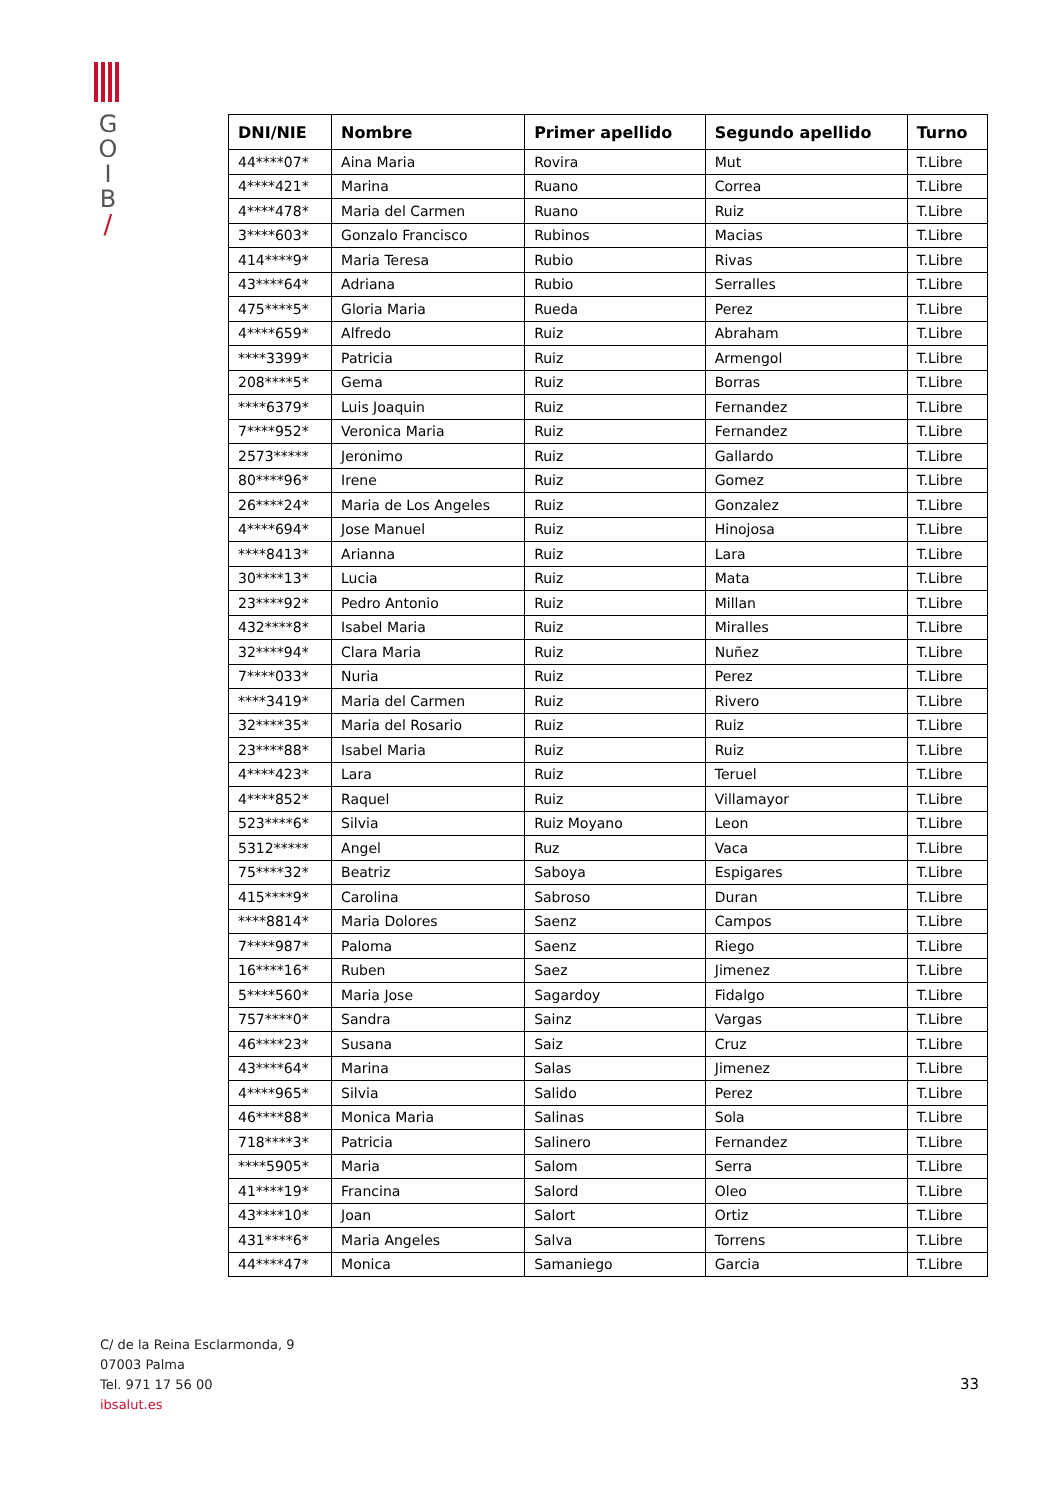G
O
I
B
/
| DNI/NIE | Nombre | Primer apellido | Segundo apellido | Turno |
| --- | --- | --- | --- | --- |
| 44****07* | Aina Maria | Rovira | Mut | T.Libre |
| 4****421* | Marina | Ruano | Correa | T.Libre |
| 4****478* | Maria del Carmen | Ruano | Ruiz | T.Libre |
| 3****603* | Gonzalo Francisco | Rubinos | Macias | T.Libre |
| 414****9* | Maria Teresa | Rubio | Rivas | T.Libre |
| 43****64* | Adriana | Rubio | Serralles | T.Libre |
| 475****5* | Gloria Maria | Rueda | Perez | T.Libre |
| 4****659* | Alfredo | Ruiz | Abraham | T.Libre |
| ****3399* | Patricia | Ruiz | Armengol | T.Libre |
| 208****5* | Gema | Ruiz | Borras | T.Libre |
| ****6379* | Luis Joaquin | Ruiz | Fernandez | T.Libre |
| 7****952* | Veronica Maria | Ruiz | Fernandez | T.Libre |
| 2573***** | Jeronimo | Ruiz | Gallardo | T.Libre |
| 80****96* | Irene | Ruiz | Gomez | T.Libre |
| 26****24* | Maria de Los Angeles | Ruiz | Gonzalez | T.Libre |
| 4****694* | Jose Manuel | Ruiz | Hinojosa | T.Libre |
| ****8413* | Arianna | Ruiz | Lara | T.Libre |
| 30****13* | Lucia | Ruiz | Mata | T.Libre |
| 23****92* | Pedro Antonio | Ruiz | Millan | T.Libre |
| 432****8* | Isabel Maria | Ruiz | Miralles | T.Libre |
| 32****94* | Clara Maria | Ruiz | Nuñez | T.Libre |
| 7****033* | Nuria | Ruiz | Perez | T.Libre |
| ****3419* | Maria del Carmen | Ruiz | Rivero | T.Libre |
| 32****35* | Maria del Rosario | Ruiz | Ruiz | T.Libre |
| 23****88* | Isabel Maria | Ruiz | Ruiz | T.Libre |
| 4****423* | Lara | Ruiz | Teruel | T.Libre |
| 4****852* | Raquel | Ruiz | Villamayor | T.Libre |
| 523****6* | Silvia | Ruiz Moyano | Leon | T.Libre |
| 5312***** | Angel | Ruz | Vaca | T.Libre |
| 75****32* | Beatriz | Saboya | Espigares | T.Libre |
| 415****9* | Carolina | Sabroso | Duran | T.Libre |
| ****8814* | Maria Dolores | Saenz | Campos | T.Libre |
| 7****987* | Paloma | Saenz | Riego | T.Libre |
| 16****16* | Ruben | Saez | Jimenez | T.Libre |
| 5****560* | Maria Jose | Sagardoy | Fidalgo | T.Libre |
| 757****0* | Sandra | Sainz | Vargas | T.Libre |
| 46****23* | Susana | Saiz | Cruz | T.Libre |
| 43****64* | Marina | Salas | Jimenez | T.Libre |
| 4****965* | Silvia | Salido | Perez | T.Libre |
| 46****88* | Monica Maria | Salinas | Sola | T.Libre |
| 718****3* | Patricia | Salinero | Fernandez | T.Libre |
| ****5905* | Maria | Salom | Serra | T.Libre |
| 41****19* | Francina | Salord | Oleo | T.Libre |
| 43****10* | Joan | Salort | Ortiz | T.Libre |
| 431****6* | Maria Angeles | Salva | Torrens | T.Libre |
| 44****47* | Monica | Samaniego | Garcia | T.Libre |
C/ de la Reina Esclarmonda, 9
07003 Palma
Tel. 971 17 56 00
ibsalut.es
33